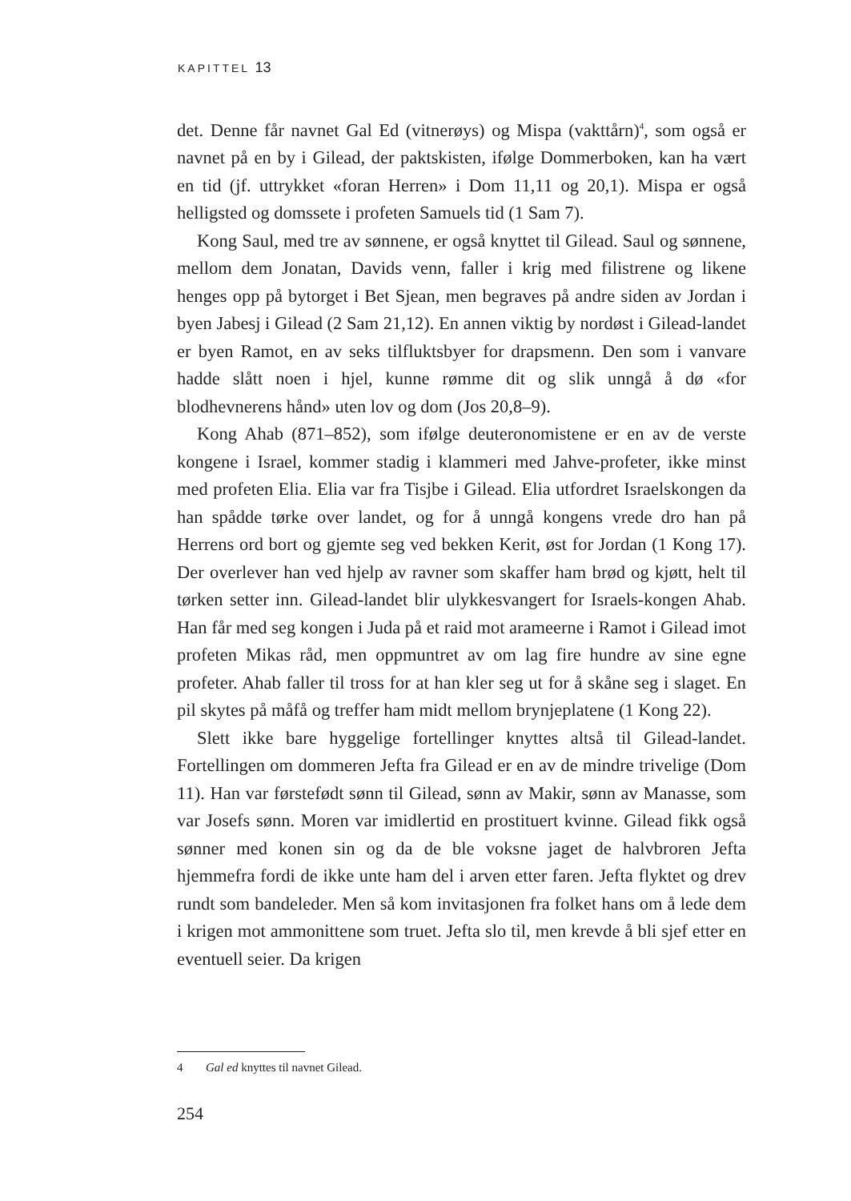KAPITTEL 13
det. Denne får navnet Gal Ed (vitnerøys) og Mispa (vakttårn)<sup>4</sup>, som også er navnet på en by i Gilead, der paktskisten, ifølge Dommerboken, kan ha vært en tid (jf. uttrykket «foran Herren» i Dom 11,11 og 20,1). Mispa er også helligsted og domssete i profeten Samuels tid (1 Sam 7).
Kong Saul, med tre av sønnene, er også knyttet til Gilead. Saul og sønnene, mellom dem Jonatan, Davids venn, faller i krig med filistrene og likene henges opp på bytorget i Bet Sjean, men begraves på andre siden av Jordan i byen Jabesj i Gilead (2 Sam 21,12). En annen viktig by nordøst i Gilead-landet er byen Ramot, en av seks tilfluktsbyer for drapsmenn. Den som i vanvare hadde slått noen i hjel, kunne rømme dit og slik unngå å dø «for blodhevnerens hånd» uten lov og dom (Jos 20,8–9).
Kong Ahab (871–852), som ifølge deuteronomistene er en av de verste kongene i Israel, kommer stadig i klammeri med Jahve-profeter, ikke minst med profeten Elia. Elia var fra Tisjbe i Gilead. Elia utfordret Israelskongen da han spådde tørke over landet, og for å unngå kongens vrede dro han på Herrens ord bort og gjemte seg ved bekken Kerit, øst for Jordan (1 Kong 17). Der overlever han ved hjelp av ravner som skaffer ham brød og kjøtt, helt til tørken setter inn. Gilead-landet blir ulykkesvangert for Israels-kongen Ahab. Han får med seg kongen i Juda på et raid mot arameerne i Ramot i Gilead imot profeten Mikas råd, men oppmuntret av om lag fire hundre av sine egne profeter. Ahab faller til tross for at han kler seg ut for å skåne seg i slaget. En pil skytes på måfå og treffer ham midt mellom brynjeplatene (1 Kong 22).
Slett ikke bare hyggelige fortellinger knyttes altså til Gilead-landet. Fortellingen om dommeren Jefta fra Gilead er en av de mindre trivelige (Dom 11). Han var førstefødt sønn til Gilead, sønn av Makir, sønn av Manasse, som var Josefs sønn. Moren var imidlertid en prostituert kvinne. Gilead fikk også sønner med konen sin og da de ble voksne jaget de halvbroren Jefta hjemmefra fordi de ikke unte ham del i arven etter faren. Jefta flyktet og drev rundt som bandeleder. Men så kom invitasjonen fra folket hans om å lede dem i krigen mot ammonittene som truet. Jefta slo til, men krevde å bli sjef etter en eventuell seier. Da krigen
4 Gal ed knyttes til navnet Gilead.
254